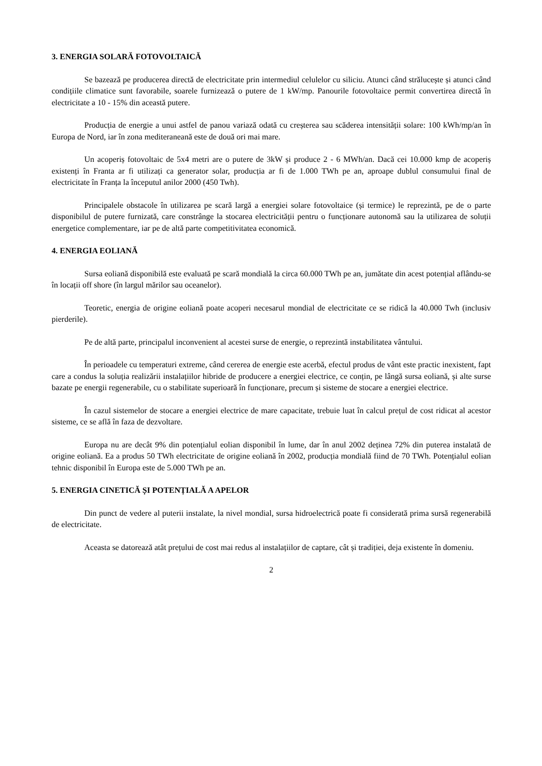3. ENERGIA SOLARĂ FOTOVOLTAICĂ
Se bazează pe producerea directă de electricitate prin intermediul celulelor cu siliciu. Atunci când strălucește și atunci când condițiile climatice sunt favorabile, soarele furnizează o putere de 1 kW/mp. Panourile fotovoltaice permit convertirea directă în electricitate a 10 - 15% din această putere.
Producția de energie a unui astfel de panou variază odată cu creșterea sau scăderea intensității solare: 100 kWh/mp/an în Europa de Nord, iar în zona mediteraneană este de două ori mai mare.
Un acoperiș fotovoltaic de 5x4 metri are o putere de 3kW și produce 2 - 6 MWh/an. Dacă cei 10.000 kmp de acoperiș existenți în Franta ar fi utilizați ca generator solar, producția ar fi de 1.000 TWh pe an, aproape dublul consumului final de electricitate în Franța la începutul anilor 2000 (450 Twh).
Principalele obstacole în utilizarea pe scară largă a energiei solare fotovoltaice (și termice) le reprezintă, pe de o parte disponibilul de putere furnizată, care constrânge la stocarea electricității pentru o funcționare autonomă sau la utilizarea de soluții energetice complementare, iar pe de altă parte competitivitatea economică.
4. ENERGIA EOLIANĂ
Sursa eoliană disponibilă este evaluată pe scară mondială la circa 60.000 TWh pe an, jumătate din acest potențial aflându-se în locații off shore (în largul mărilor sau oceanelor).
Teoretic, energia de origine eoliană poate acoperi necesarul mondial de electricitate ce se ridică la 40.000 Twh (inclusiv pierderile).
Pe de altă parte, principalul inconvenient al acestei surse de energie, o reprezintă instabilitatea vântului.
În perioadele cu temperaturi extreme, când cererea de energie este acerbă, efectul produs de vânt este practic inexistent, fapt care a condus la soluția realizării instalațiilor hibride de producere a energiei electrice, ce conțin, pe lângă sursa eoliană, și alte surse bazate pe energii regenerabile, cu o stabilitate superioară în funcționare, precum și sisteme de stocare a energiei electrice.
În cazul sistemelor de stocare a energiei electrice de mare capacitate, trebuie luat în calcul prețul de cost ridicat al acestor sisteme, ce se află în faza de dezvoltare.
Europa nu are decât 9% din potențialul eolian disponibil în lume, dar în anul 2002 deținea 72% din puterea instalată de origine eoliană. Ea a produs 50 TWh electricitate de origine eoliană în 2002, producția mondială fiind de 70 TWh. Potențialul eolian tehnic disponibil în Europa este de 5.000 TWh pe an.
5. ENERGIA CINETICĂ ȘI POTENȚIALĂ A APELOR
Din punct de vedere al puterii instalate, la nivel mondial, sursa hidroelectrică poate fi considerată prima sursă regenerabilă de electricitate.
Aceasta se datorează atât prețului de cost mai redus al instalațiilor de captare, cât și tradiției, deja existente în domeniu.
2